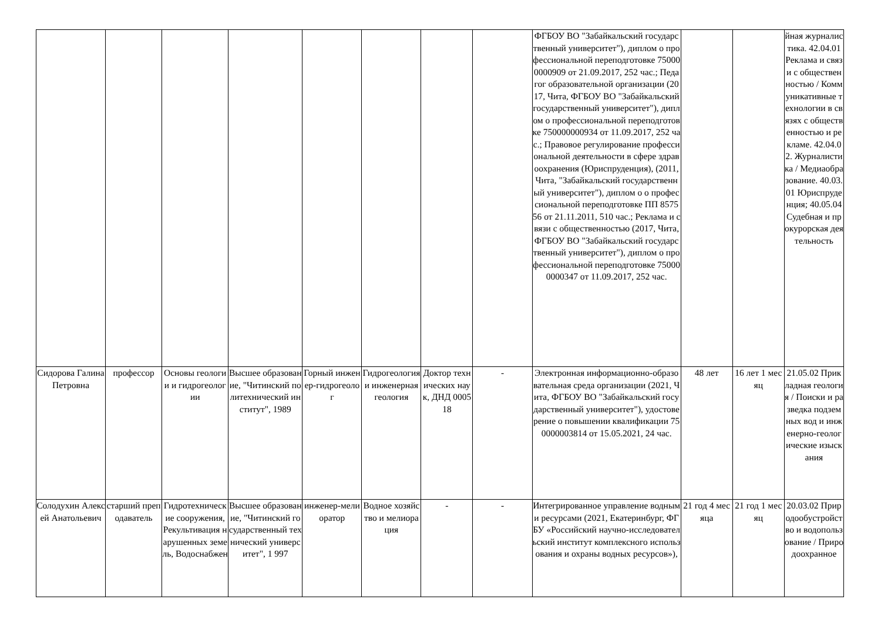| | | | | | | | | ФГБОУ ВО "Забайкальский государственный университет"), диплом о профессиональной переподготовке 750000000909 от 21.09.2017, 252 час.; Педагог образовательной организации (2017, Чита, ФГБОУ ВО "Забайкальский государственный университет"), диплом о профессиональной переподготовке 750000000934 от 11.09.2017, 252 час.; Правовое регулирование профессиональной деятельности в сфере здравоохранения (Юриспруденция), (2011, Чита, "Забайкальский государственный университет"), диплом о о профессиональной переподготовке ПП 857556 от 21.11.2011, 510 час.; Реклама и связи с общественностью (2017, Чита, ФГБОУ ВО "Забайкальский государственный университет"), диплом о профессиональной переподготовке 750000000347 от 11.09.2017, 252 час. | | | йная журналистика. 42.04.01 Реклама и связи с общественностью / Коммуникативные технологии в связях с общественностью и рекламе. 42.04.02. Журналистика / Медиаобразование. 40.03.01 Юриспруденция; 40.05.04 Судебная и прокурорская деятельность |
| Сидорова Галина Петровна | профессор | Основы геологии и гидрогеологии | Высшее образование, "Читинский политехнический институт", 1989 | Горный инженер-гидрогеолог | Гидрогеология и инженерная геология | Доктор технических наук, ДНД 000518 | - | Электронная информационно-образовательная среда организации (2021, Чита, ФГБОУ ВО "Забайкальский государственный университет"), удостоверение о повышении квалификации 750000003814 от 15.05.2021, 24 час. | 48 лет | 16 лет 1 месяц | 21.05.02 Прикладная геология / Поиски и разведка подземных вод и инженерно-геологические изыскания |
| Солодухин Алексей Анатольевич | старший преподаватель | Гидротехнические сооружения, Рекультивация нарушенных земель, Водоснабжен | Высшее образование, "Читинский государственный технический университет", 1 997 | инженер-мелиоратор | Водное хозяйство и мелиорация | - | - | Интегрированное управление водными ресурсами (2021, Екатеринбург, ФГБУ «Российский научно-исследовательский институт комплексного использования и охраны водных ресурсов»), | 21 год 4 месяца | 21 год 1 месяц | 20.03.02 Природообустройство и водопользование / Природоохранное |